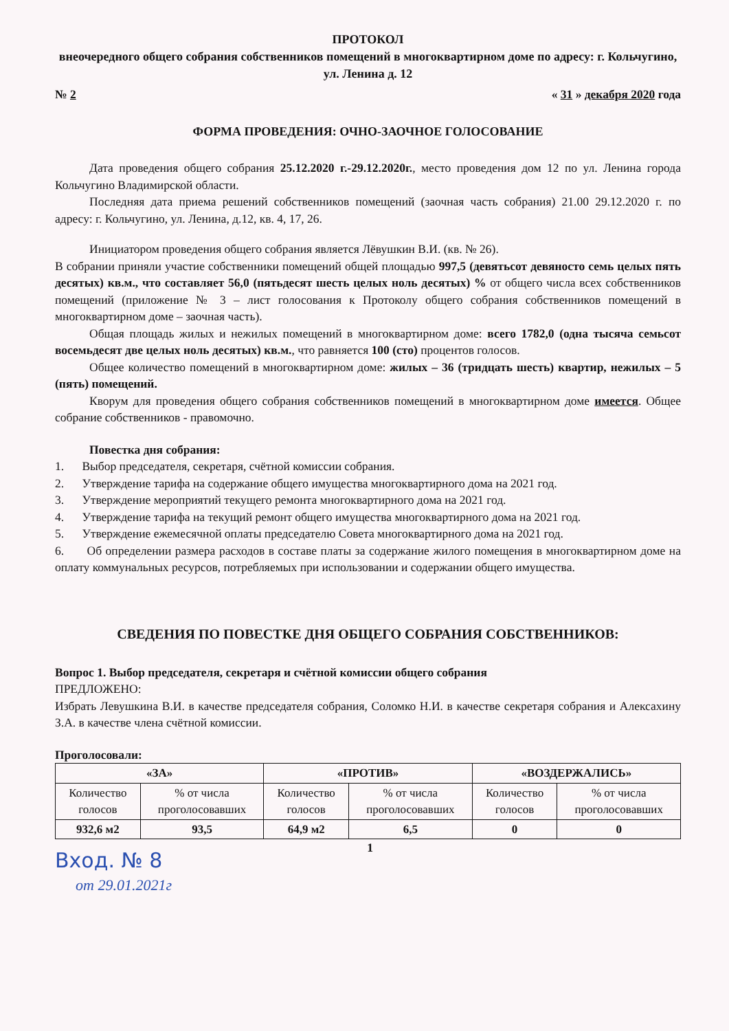ПРОТОКОЛ
внеочередного общего собрания собственников помещений в многоквартирном доме по адресу: г. Кольчугино, ул. Ленина д. 12
№ 2 « 31 » декабря 2020 года
ФОРМА ПРОВЕДЕНИЯ: ОЧНО-ЗАОЧНОЕ ГОЛОСОВАНИЕ
Дата проведения общего собрания 25.12.2020 г.-29.12.2020г., место проведения дом 12 по ул. Ленина города Кольчугино Владимирской области.
Последняя дата приема решений собственников помещений (заочная часть собрания) 21.00 29.12.2020 г. по адресу: г. Кольчугино, ул. Ленина, д.12, кв. 4, 17, 26.
Инициатором проведения общего собрания является Лёвушкин В.И. (кв. № 26).
В собрании приняли участие собственники помещений общей площадью 997,5 (девятьсот девяносто семь целых пять десятых) кв.м., что составляет 56,0 (пятьдесят шесть целых ноль десятых) % от общего числа всех собственников помещений (приложение № 3 – лист голосования к Протоколу общего собрания собственников помещений в многоквартирном доме – заочная часть).
Общая площадь жилых и нежилых помещений в многоквартирном доме: всего 1782,0 (одна тысяча семьсот восемьдесят две целых ноль десятых) кв.м., что равняется 100 (сто) процентов голосов.
Общее количество помещений в многоквартирном доме: жилых – 36 (тридцать шесть) квартир, нежилых – 5 (пять) помещений.
Кворум для проведения общего собрания собственников помещений в многоквартирном доме имеется. Общее собрание собственников - правомочно.
Повестка дня собрания:
1. Выбор председателя, секретаря, счётной комиссии собрания.
2. Утверждение тарифа на содержание общего имущества многоквартирного дома на 2021 год.
3. Утверждение мероприятий текущего ремонта многоквартирного дома на 2021 год.
4. Утверждение тарифа на текущий ремонт общего имущества многоквартирного дома на 2021 год.
5. Утверждение ежемесячной оплаты председателю Совета многоквартирного дома на 2021 год.
6. Об определении размера расходов в составе платы за содержание жилого помещения в многоквартирном доме на оплату коммунальных ресурсов, потребляемых при использовании и содержании общего имущества.
СВЕДЕНИЯ ПО ПОВЕСТКЕ ДНЯ ОБЩЕГО СОБРАНИЯ СОБСТВЕННИКОВ:
Вопрос 1. Выбор председателя, секретаря и счётной комиссии общего собрания
ПРЕДЛОЖЕНО:
Избрать Левушкина В.И. в качестве председателя собрания, Соломко Н.И. в качестве секретаря собрания и Алексахину З.А. в качестве члена счётной комиссии.
Проголосовали:
| «ЗА» | | «ПРОТИВ» | | «ВОЗДЕРЖАЛИСЬ» | |
| --- | --- | --- | --- | --- | --- |
| Количество голосов | % от числа проголосовавших | Количество голосов | % от числа проголосовавших | Количество голосов | % от числа проголосовавших |
| 932,6 м2 | 93,5 | 64,9 м2 | 6,5 | 0 | 0 |
Вход. № 8
1
от 29.01.2021г